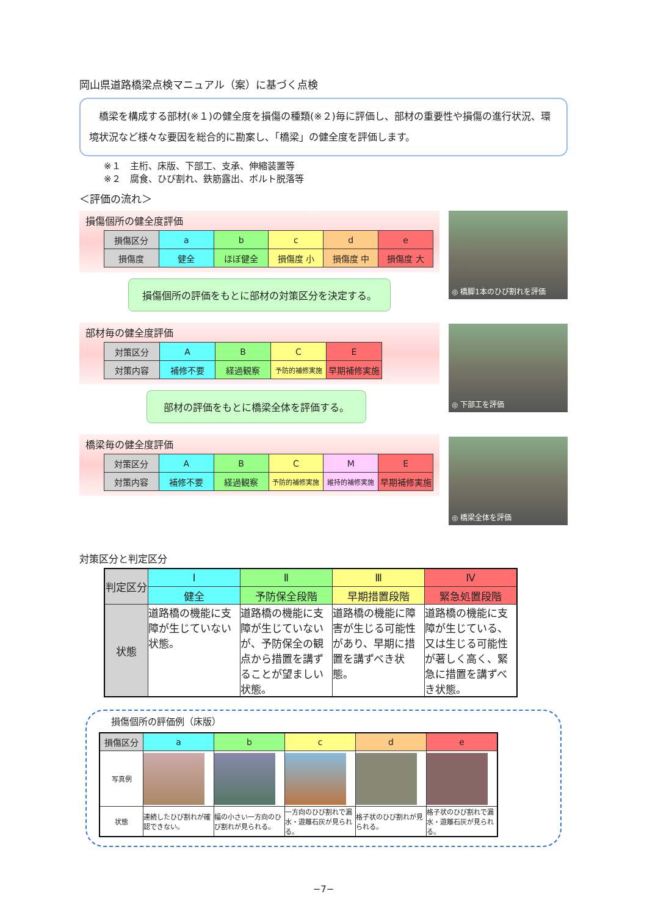岡山県道路橋梁点検マニュアル（案）に基づく点検
　橋梁を構成する部材(※１)の健全度を損傷の種類(※２)毎に評価し、部材の重要性や損傷の進行状況、環境状況など様々な要因を総合的に勘案し、「橋梁」の健全度を評価します。
※１　主桁、床版、下部工、支承、伸縮装置等
※２　腐食、ひび割れ、鉄筋露出、ボルト脱落等
＜評価の流れ＞
◎ 橋脚1本のひび割れを評価
◎ 下部工を評価
◎ 橋梁全体を評価
損傷個所の健全度評価
| 損傷区分 | a | b | c | d | e |
| 損傷度 | 健全 | ほぼ健全 | 損傷度 小 | 損傷度 中 | 損傷度 大 |
損傷個所の評価をもとに部材の対策区分を決定する。
部材毎の健全度評価
| 対策区分 | A | B | C | E |
| 対策内容 | 補修不要 | 経過観察 | 予防的補修実施 | 早期補修実施 |
部材の評価をもとに橋梁全体を評価する。
橋梁毎の健全度評価
| 対策区分 | A | B | C | M | E |
| 対策内容 | 補修不要 | 経過観察 | 予防的補修実施 | 維持的補修実施 | 早期補修実施 |
対策区分と判定区分
| 判定区分 | Ⅰ | Ⅱ | Ⅲ | Ⅳ |
| | 健全 | 予防保全段階 | 早期措置段階 | 緊急処置段階 |
| 状態 | 道路橋の機能に支障が生じていない状態。 | 道路橋の機能に支障が生じていないが、予防保全の観点から措置を講ずることが望ましい状態。 | 道路橋の機能に障害が生じる可能性があり、早期に措置を講ずべき状態。 | 道路橋の機能に支障が生じている、又は生じる可能性が著しく高く、緊急に措置を講ずべき状態。 |
損傷個所の評価例（床版）
| 損傷区分 | a | b | c | d | e |
| 写真例 | | | | | |
| 状態 | 連続したひび割れが確認できない。 | 幅の小さい一方向のひび割れが見られる。 | 一方向のひび割れで漏水・遊離石灰が見られる。 | 格子状のひび割れが見られる。 | 格子状のひび割れで漏水・遊離石灰が見られる。 |
−7−